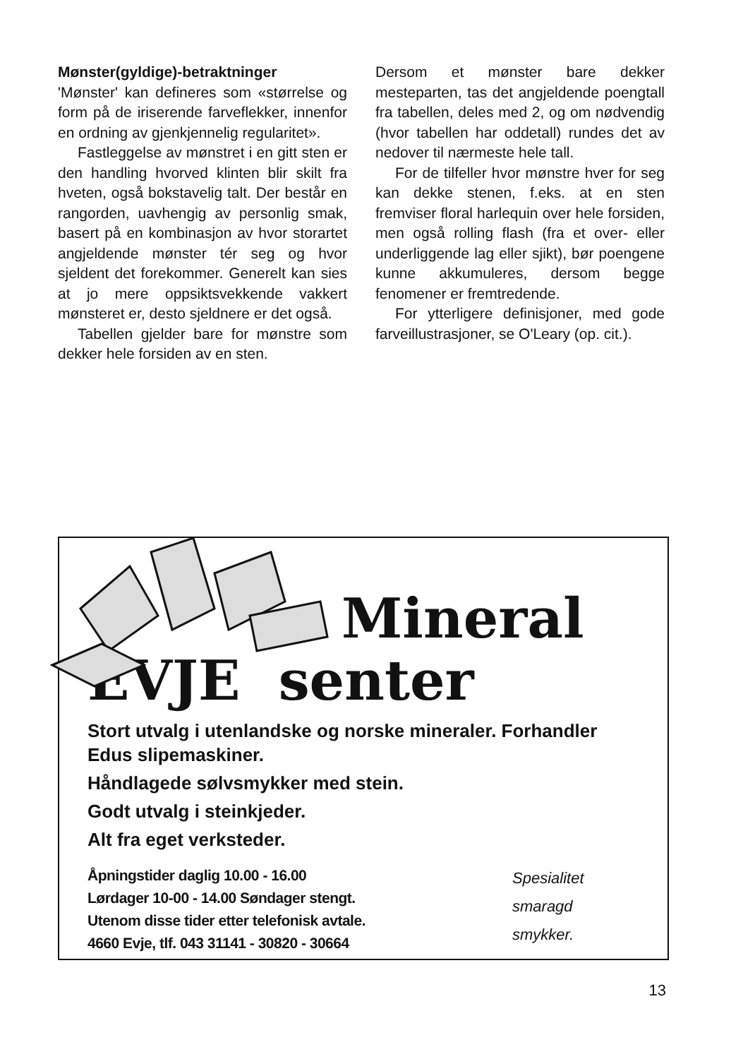Mønster(gyldige)-betraktninger
'Mønster' kan defineres som «størrelse og form på de iriserende farveflekker, innenfor en ordning av gjenkjennelig regularitet».
Fastleggelse av mønstret i en gitt sten er den handling hvorved klinten blir skilt fra hveten, også bokstavelig talt. Der består en rangorden, uavhengig av personlig smak, basert på en kombinasjon av hvor storartet angjeldende mønster tér seg og hvor sjeldent det forekommer. Generelt kan sies at jo mere oppsiktsvekkende vakkert mønsteret er, desto sjeldnere er det også.
Tabellen gjelder bare for mønstre som dekker hele forsiden av en sten.
Dersom et mønster bare dekker mesteparten, tas det angjeldende poengtall fra tabellen, deles med 2, og om nødvendig (hvor tabellen har oddetall) rundes det av nedover til nærmeste hele tall.
For de tilfeller hvor mønstre hver for seg kan dekke stenen, f.eks. at en sten fremviser floral harlequin over hele forsiden, men også rolling flash (fra et over- eller underliggende lag eller sjikt), bør poengene kunne akkumuleres, dersom begge fenomener er fremtredende.
For ytterligere definisjoner, med gode farveillustrasjoner, se O'Leary (op. cit.).
Mineral
EVJE senter
Stort utvalg i utenlandske og norske mineraler. Forhandler Edus slipemaskiner.
Håndlagede sølvsmykker med stein.
Godt utvalg i steinkjeder.
Alt fra eget verksteder.
Åpningstider daglig 10.00 - 16.00
Lørdager 10-00 - 14.00 Søndager stengt.
Utenom disse tider etter telefonisk avtale.
4660 Evje, tlf. 043 31141 - 30820 - 30664
Spesialitet
smaragd
smykker.
13